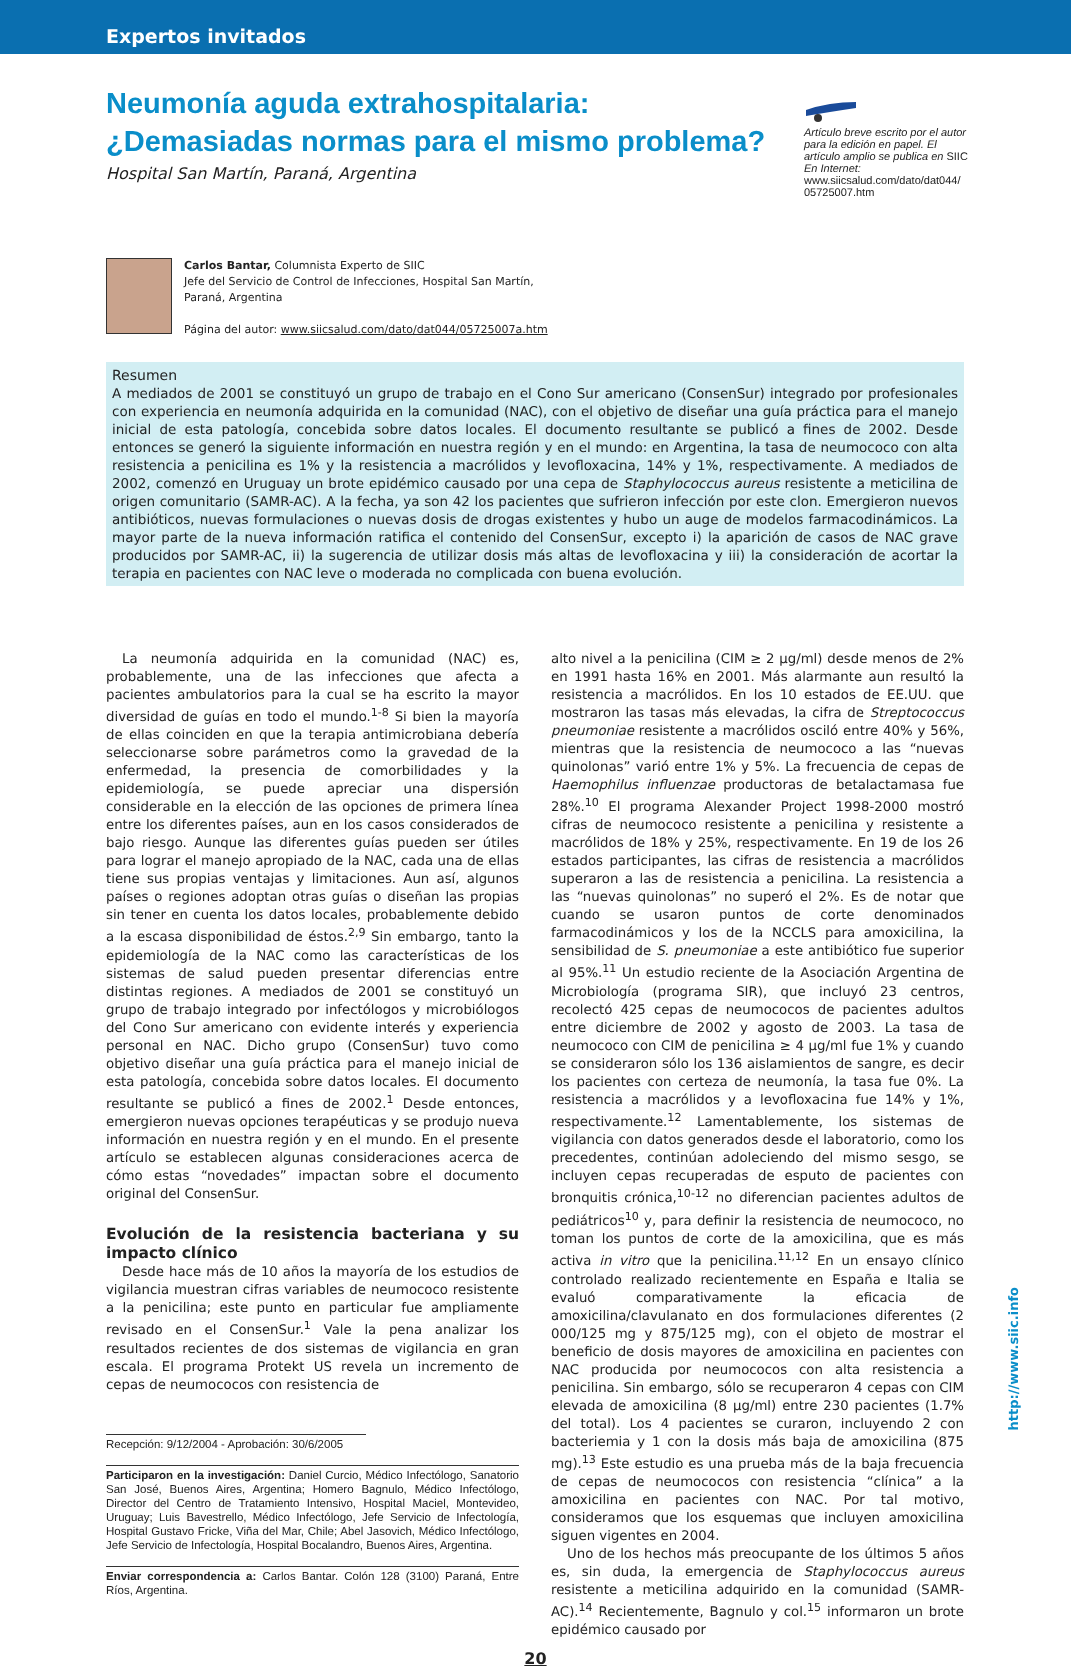Expertos invitados
Neumonía aguda extrahospitalaria:
¿Demasiadas normas para el mismo problema?
Hospital San Martín, Paraná, Argentina
Artículo breve escrito por el autor para la edición en papel. El artículo amplio se publica en SIIC En Internet:
www.siicsalud.com/dato/dat044/ 05725007.htm
Carlos Bantar, Columnista Experto de SIIC
Jefe del Servicio de Control de Infecciones, Hospital San Martín,
Paraná, Argentina
Página del autor: www.siicsalud.com/dato/dat044/05725007a.htm
Resumen
A mediados de 2001 se constituyó un grupo de trabajo en el Cono Sur americano (ConsenSur) integrado por profesionales con experiencia en neumonía adquirida en la comunidad (NAC), con el objetivo de diseñar una guía práctica para el manejo inicial de esta patología, concebida sobre datos locales. El documento resultante se publicó a fines de 2002. Desde entonces se generó la siguiente información en nuestra región y en el mundo: en Argentina, la tasa de neumococo con alta resistencia a penicilina es 1% y la resistencia a macrólidos y levofloxacina, 14% y 1%, respectivamente. A mediados de 2002, comenzó en Uruguay un brote epidémico causado por una cepa de Staphylococcus aureus resistente a meticilina de origen comunitario (SAMR-AC). A la fecha, ya son 42 los pacientes que sufrieron infección por este clon. Emergieron nuevos antibióticos, nuevas formulaciones o nuevas dosis de drogas existentes y hubo un auge de modelos farmacodinámicos. La mayor parte de la nueva información ratifica el contenido del ConsenSur, excepto i) la aparición de casos de NAC grave producidos por SAMR-AC, ii) la sugerencia de utilizar dosis más altas de levofloxacina y iii) la consideración de acortar la terapia en pacientes con NAC leve o moderada no complicada con buena evolución.
La neumonía adquirida en la comunidad (NAC) es, probablemente, una de las infecciones que afecta a pacientes ambulatorios para la cual se ha escrito la mayor diversidad de guías en todo el mundo.<sup>1-8</sup> Si bien la mayoría de ellas coinciden en que la terapia antimicrobiana debería seleccionarse sobre parámetros como la gravedad de la enfermedad, la presencia de comorbilidades y la epidemiología, se puede apreciar una dispersión considerable en la elección de las opciones de primera línea entre los diferentes países, aun en los casos considerados de bajo riesgo. Aunque las diferentes guías pueden ser útiles para lograr el manejo apropiado de la NAC, cada una de ellas tiene sus propias ventajas y limitaciones. Aun así, algunos países o regiones adoptan otras guías o diseñan las propias sin tener en cuenta los datos locales, probablemente debido a la escasa disponibilidad de éstos.<sup>2,9</sup> Sin embargo, tanto la epidemiología de la NAC como las características de los sistemas de salud pueden presentar diferencias entre distintas regiones. A mediados de 2001 se constituyó un grupo de trabajo integrado por infectólogos y microbiólogos del Cono Sur americano con evidente interés y experiencia personal en NAC. Dicho grupo (ConsenSur) tuvo como objetivo diseñar una guía práctica para el manejo inicial de esta patología, concebida sobre datos locales. El documento resultante se publicó a fines de 2002.<sup>1</sup> Desde entonces, emergieron nuevas opciones terapéuticas y se produjo nueva información en nuestra región y en el mundo. En el presente artículo se establecen algunas consideraciones acerca de cómo estas “novedades” impactan sobre el documento original del ConsenSur.
Evolución de la resistencia bacteriana y su impacto clínico
Desde hace más de 10 años la mayoría de los estudios de vigilancia muestran cifras variables de neumococo resistente a la penicilina; este punto en particular fue ampliamente revisado en el ConsenSur.<sup>1</sup> Vale la pena analizar los resultados recientes de dos sistemas de vigilancia en gran escala. El programa Protekt US revela un incremento de cepas de neumococos con resistencia de
Recepción: 9/12/2004 - Aprobación: 30/6/2005
Participaron en la investigación: Daniel Curcio, Médico Infectólogo, Sanatorio San José, Buenos Aires, Argentina; Homero Bagnulo, Médico Infectólogo, Director del Centro de Tratamiento Intensivo, Hospital Maciel, Montevideo, Uruguay; Luis Bavestrello, Médico Infectólogo, Jefe Servicio de Infectología, Hospital Gustavo Fricke, Viña del Mar, Chile; Abel Jasovich, Médico Infectólogo, Jefe Servicio de Infectología, Hospital Bocalandro, Buenos Aires, Argentina.
Enviar correspondencia a: Carlos Bantar. Colón 128 (3100) Paraná, Entre Ríos, Argentina.
alto nivel a la penicilina (CIM ≥ 2 µg/ml) desde menos de 2% en 1991 hasta 16% en 2001. Más alarmante aun resultó la resistencia a macrólidos. En los 10 estados de EE.UU. que mostraron las tasas más elevadas, la cifra de Streptococcus pneumoniae resistente a macrólidos osciló entre 40% y 56%, mientras que la resistencia de neumococo a las “nuevas quinolonas” varió entre 1% y 5%. La frecuencia de cepas de Haemophilus influenzae productoras de betalactamasa fue 28%.<sup>10</sup> El programa Alexander Project 1998-2000 mostró cifras de neumococo resistente a penicilina y resistente a macrólidos de 18% y 25%, respectivamente. En 19 de los 26 estados participantes, las cifras de resistencia a macrólidos superaron a las de resistencia a penicilina. La resistencia a las “nuevas quinolonas” no superó el 2%. Es de notar que cuando se usaron puntos de corte denominados farmacodinámicos y los de la NCCLS para amoxicilina, la sensibilidad de S. pneumoniae a este antibiótico fue superior al 95%.<sup>11</sup> Un estudio reciente de la Asociación Argentina de Microbiología (programa SIR), que incluyó 23 centros, recolectó 425 cepas de neumococos de pacientes adultos entre diciembre de 2002 y agosto de 2003. La tasa de neumococo con CIM de penicilina ≥ 4 µg/ml fue 1% y cuando se consideraron sólo los 136 aislamientos de sangre, es decir los pacientes con certeza de neumonía, la tasa fue 0%. La resistencia a macrólidos y a levofloxacina fue 14% y 1%, respectivamente.<sup>12</sup> Lamentablemente, los sistemas de vigilancia con datos generados desde el laboratorio, como los precedentes, continúan adoleciendo del mismo sesgo, se incluyen cepas recuperadas de esputo de pacientes con bronquitis crónica,<sup>10-12</sup> no diferencian pacientes adultos de pediátricos<sup>10</sup> y, para definir la resistencia de neumococo, no toman los puntos de corte de la amoxicilina, que es más activa in vitro que la penicilina.<sup>11,12</sup> En un ensayo clínico controlado realizado recientemente en España e Italia se evaluó comparativamente la eficacia de amoxicilina/clavulanato en dos formulaciones diferentes (2 000/125 mg y 875/125 mg), con el objeto de mostrar el beneficio de dosis mayores de amoxicilina en pacientes con NAC producida por neumococos con alta resistencia a penicilina. Sin embargo, sólo se recuperaron 4 cepas con CIM elevada de amoxicilina (8 µg/ml) entre 230 pacientes (1.7% del total). Los 4 pacientes se curaron, incluyendo 2 con bacteriemia y 1 con la dosis más baja de amoxicilina (875 mg).<sup>13</sup> Este estudio es una prueba más de la baja frecuencia de cepas de neumococos con resistencia “clínica” a la amoxicilina en pacientes con NAC. Por tal motivo, consideramos que los esquemas que incluyen amoxicilina siguen vigentes en 2004.
Uno de los hechos más preocupante de los últimos 5 años es, sin duda, la emergencia de Staphylococcus aureus resistente a meticilina adquirido en la comunidad (SAMR-AC).<sup>14</sup> Recientemente, Bagnulo y col.<sup>15</sup> informaron un brote epidémico causado por
20
http://www.siic.info